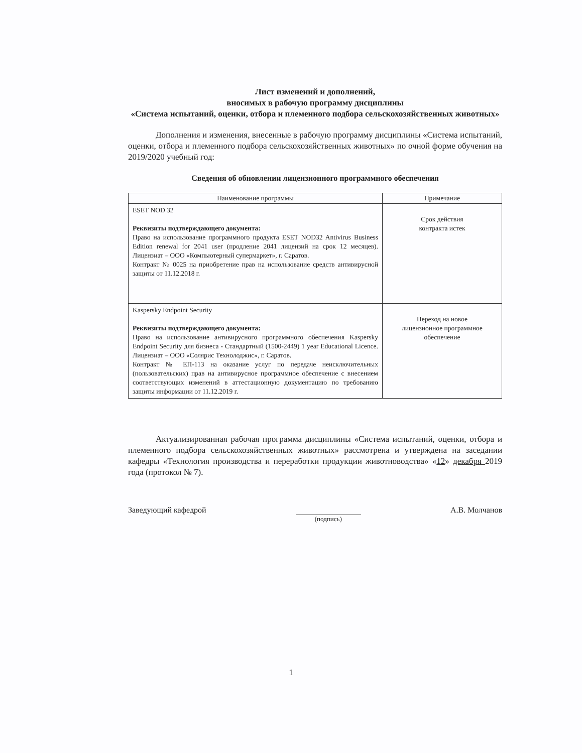Лист изменений и дополнений,
вносимых в рабочую программу дисциплины
«Система испытаний, оценки, отбора и племенного подбора сельскохозяйственных животных»
Дополнения и изменения, внесенные в рабочую программу дисциплины «Система испытаний, оценки, отбора и племенного подбора сельскохозяйственных животных» по очной форме обучения на 2019/2020 учебный год:
Сведения об обновлении лицензионного программного обеспечения
| Наименование программы | Примечание |
| --- | --- |
| ESET NOD 32 Реквизиты подтверждающего документа: Право на использование программного продукта ESET NOD32 Antivirus Business Edition renewal for 2041 user (продление 2041 лицензий на срок 12 месяцев). Лицензиат – ООО «Компьютерный супермаркет», г. Саратов. Контракт № 0025 на приобретение прав на использование средств антивирусной защиты от 11.12.2018 г. | Срок действия контракта истек |
| Kaspersky Endpoint Security Реквизиты подтверждающего документа: Право на использование антивирусного программного обеспечения Kaspersky Endpoint Security для бизнеса - Стандартный (1500-2449) 1 year Educational Licence. Лицензиат – ООО «Солярис Технолоджис», г. Саратов. Контракт № ЕП-113 на оказание услуг по передаче неисключительных (пользовательских) прав на антивирусное программное обеспечение с внесением соответствующих изменений в аттестационную документацию по требованию защиты информации от 11.12.2019 г. | Переход на новое лицензионное программное обеспечение |
Актуализированная рабочая программа дисциплины «Система испытаний, оценки, отбора и племенного подбора сельскохозяйственных животных» рассмотрена и утверждена на заседании кафедры «Технология производства и переработки продукции животноводства» «12» декабря 2019 года (протокол № 7).
Заведующий кафедрой
(подпись)
А.В. Молчанов
1